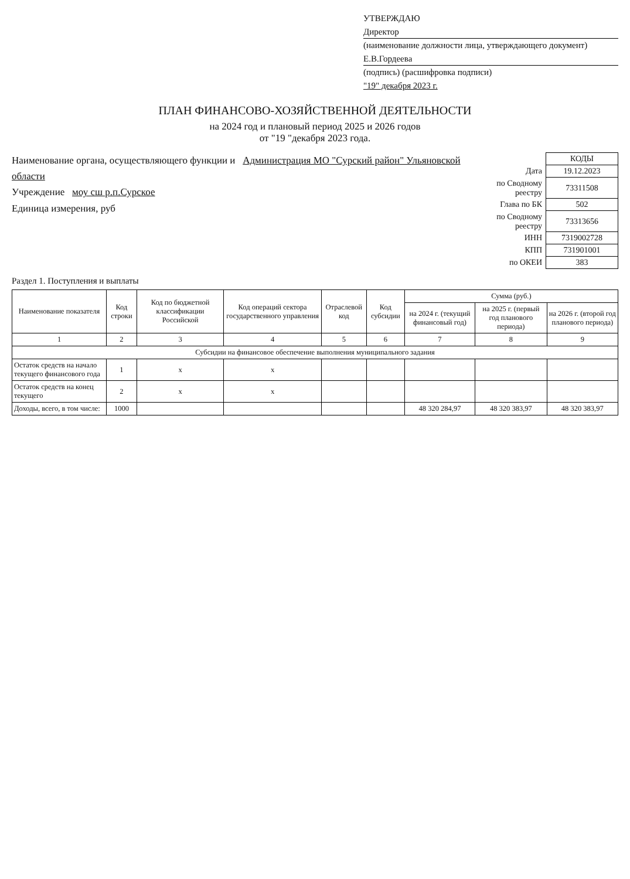УТВЕРЖДАЮ
Директор
(наименование должности лица, утверждающего документ)
Е.В.Гордеева
(подпись) (расшифровка подписи)
"19" декабря 2023 г.
ПЛАН ФИНАНСОВО-ХОЗЯЙСТВЕННОЙ ДЕЯТЕЛЬНОСТИ
на 2024 год и плановый период 2025 и 2026 годов
от "19 "декабря 2023 года.
Наименование органа, осуществляющего функции и Администрация МО "Сурский район" Ульяновской области
Учреждение моу сш р.п.Сурское
Единица измерения, руб
| | КОДЫ |
| Дата | 19.12.2023 |
| по Сводному реестру | 73311508 |
| Глава по БК | 502 |
| по Сводному реестру | 73313656 |
| ИНН | 7319002728 |
| КПП | 731901001 |
| по ОКЕИ | 383 |
Раздел 1. Поступления и выплаты
| Наименование показателя | Код строки | Код по бюджетной классификации Российской | Код операций сектора государственного управления | Отраслевой код | Код субсидии | Сумма (руб.) | | |
| --- | --- | --- | --- | --- | --- | --- | --- | --- |
| | | | | | | на 2024 г. (текущий финансовый год) | на 2025 г. (первый год планового периода) | на 2026 г. (второй год планового периода) |
| 1 | 2 | 3 | 4 | 5 | 6 | 7 | 8 | 9 |
| Субсидии на финансовое обеспечение выполнения муниципального задания | | | | | | | | |
| Остаток средств на начало текущего финансового года | 1 | x | x | | | | | |
| Остаток средств на конец текущего | 2 | x | x | | | | | |
| Доходы, всего, в том числе: | 1000 | | | | | 48 320 284,97 | 48 320 383,97 | 48 320 383,97 |